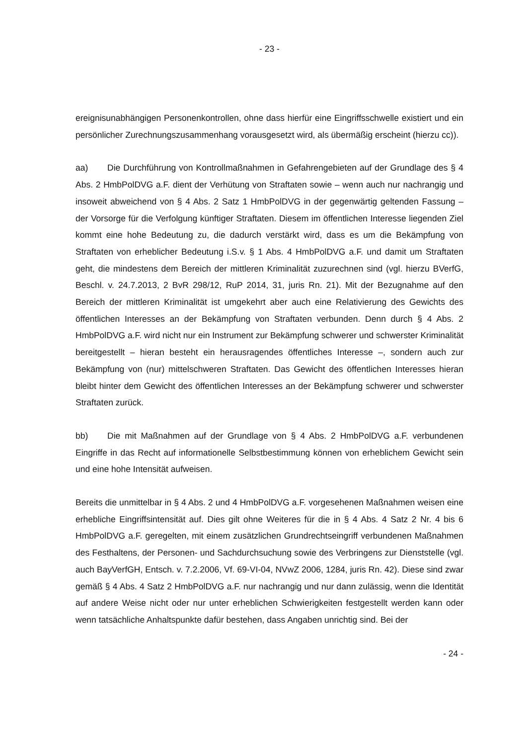- 23 -
ereignisunabhängigen Personenkontrollen, ohne dass hierfür eine Eingriffsschwelle existiert und ein persönlicher Zurechnungszusammenhang vorausgesetzt wird, als übermäßig erscheint (hierzu cc)).
aa) Die Durchführung von Kontrollmaßnahmen in Gefahrengebieten auf der Grundlage des § 4 Abs. 2 HmbPolDVG a.F. dient der Verhütung von Straftaten sowie – wenn auch nur nachrangig und insoweit abweichend von § 4 Abs. 2 Satz 1 HmbPolDVG in der gegenwärtig geltenden Fassung – der Vorsorge für die Verfolgung künftiger Straftaten. Diesem im öffentlichen Interesse liegenden Ziel kommt eine hohe Bedeutung zu, die dadurch verstärkt wird, dass es um die Bekämpfung von Straftaten von erheblicher Bedeutung i.S.v. § 1 Abs. 4 HmbPolDVG a.F. und damit um Straftaten geht, die mindestens dem Bereich der mittleren Kriminalität zuzurechnen sind (vgl. hierzu BVerfG, Beschl. v. 24.7.2013, 2 BvR 298/12, RuP 2014, 31, juris Rn. 21). Mit der Bezugnahme auf den Bereich der mittleren Kriminalität ist umgekehrt aber auch eine Relativierung des Gewichts des öffentlichen Interesses an der Bekämpfung von Straftaten verbunden. Denn durch § 4 Abs. 2 HmbPolDVG a.F. wird nicht nur ein Instrument zur Bekämpfung schwerer und schwerster Kriminalität bereitgestellt – hieran besteht ein herausragendes öffentliches Interesse –, sondern auch zur Bekämpfung von (nur) mittelschweren Straftaten. Das Gewicht des öffentlichen Interesses hieran bleibt hinter dem Gewicht des öffentlichen Interesses an der Bekämpfung schwerer und schwerster Straftaten zurück.
bb) Die mit Maßnahmen auf der Grundlage von § 4 Abs. 2 HmbPolDVG a.F. verbundenen Eingriffe in das Recht auf informationelle Selbstbestimmung können von erheblichem Gewicht sein und eine hohe Intensität aufweisen.
Bereits die unmittelbar in § 4 Abs. 2 und 4 HmbPolDVG a.F. vorgesehenen Maßnahmen weisen eine erhebliche Eingriffsintensität auf. Dies gilt ohne Weiteres für die in § 4 Abs. 4 Satz 2 Nr. 4 bis 6 HmbPolDVG a.F. geregelten, mit einem zusätzlichen Grundrechtseingriff verbundenen Maßnahmen des Festhaltens, der Personen- und Sachdurchsuchung sowie des Verbringens zur Dienststelle (vgl. auch BayVerfGH, Entsch. v. 7.2.2006, Vf. 69-VI-04, NVwZ 2006, 1284, juris Rn. 42). Diese sind zwar gemäß § 4 Abs. 4 Satz 2 HmbPolDVG a.F. nur nachrangig und nur dann zulässig, wenn die Identität auf andere Weise nicht oder nur unter erheblichen Schwierigkeiten festgestellt werden kann oder wenn tatsächliche Anhaltspunkte dafür bestehen, dass Angaben unrichtig sind. Bei der
- 24 -